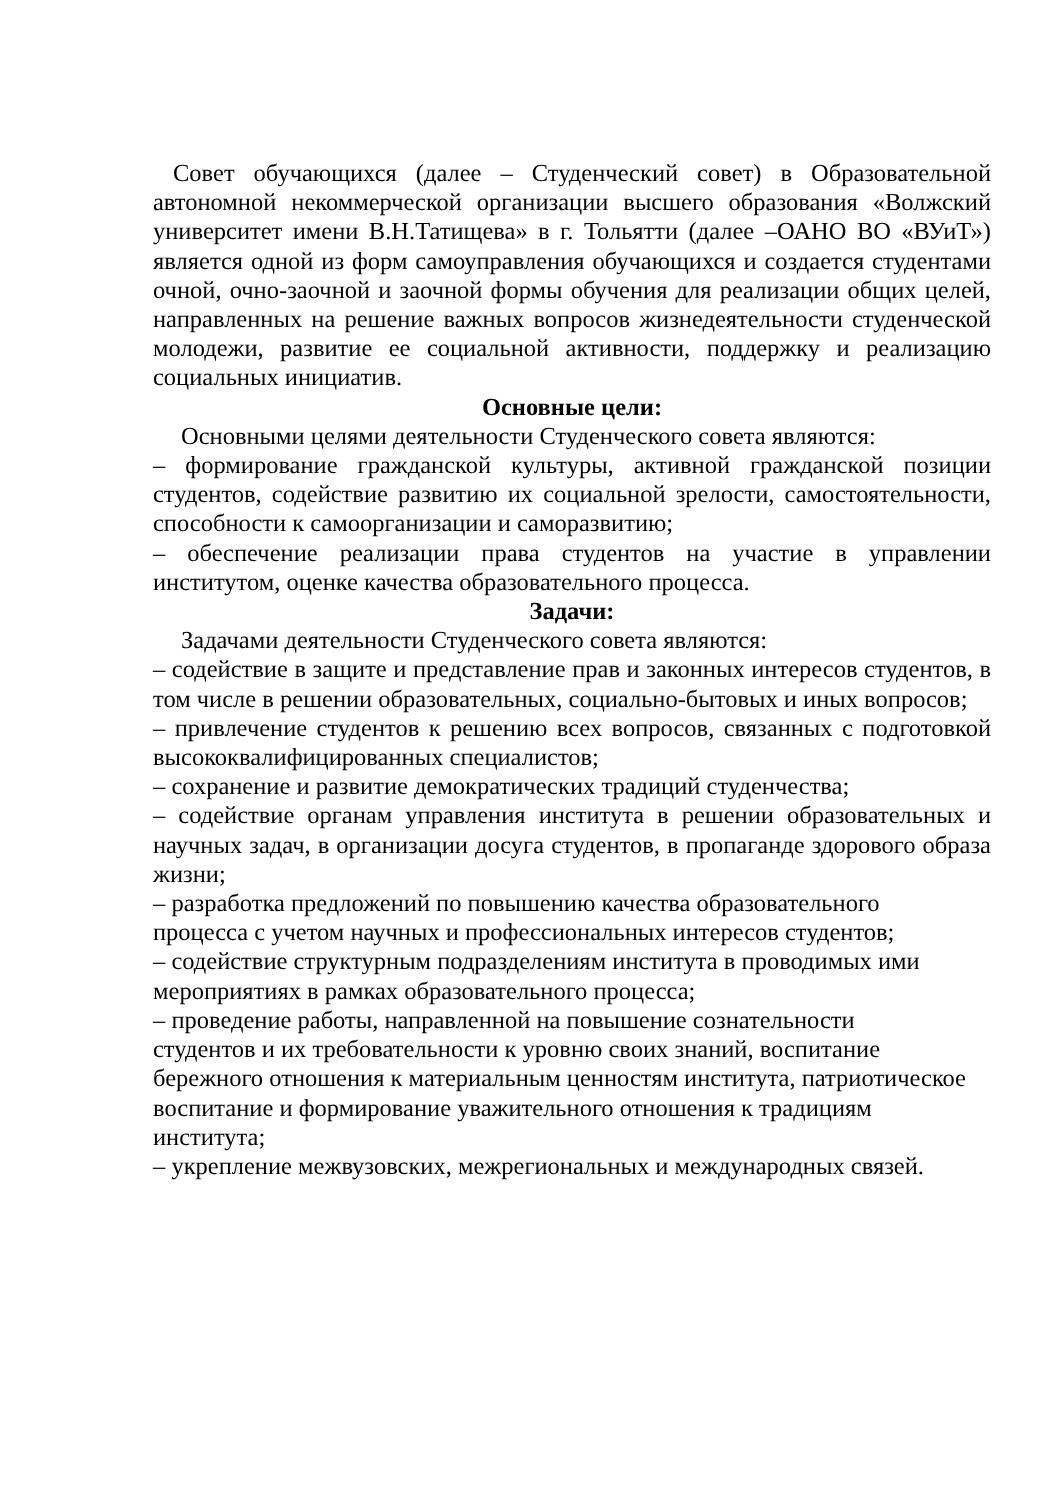Совет обучающихся (далее – Студенческий совет) в Образовательной автономной некоммерческой организации высшего образования «Волжский университет имени В.Н.Татищева» в г. Тольятти (далее –ОАНО ВО «ВУиТ») является одной из форм самоуправления обучающихся и создается студентами очной, очно-заочной и заочной формы обучения для реализации общих целей, направленных на решение важных вопросов жизнедеятельности студенческой молодежи, развитие ее социальной активности, поддержку и реализацию социальных инициатив.
Основные цели:
Основными целями деятельности Студенческого совета являются:
– формирование гражданской культуры, активной гражданской позиции студентов, содействие развитию их социальной зрелости, самостоятельности, способности к самоорганизации и саморазвитию;
– обеспечение реализации права студентов на участие в управлении институтом, оценке качества образовательного процесса.
Задачи:
Задачами деятельности Студенческого совета являются:
– содействие в защите и представление прав и законных интересов студентов, в том числе в решении образовательных, социально-бытовых и иных вопросов;
– привлечение студентов к решению всех вопросов, связанных с подготовкой высококвалифицированных специалистов;
– сохранение и развитие демократических традиций студенчества;
– содействие органам управления института в решении образовательных и научных задач, в организации досуга студентов, в пропаганде здорового образа жизни;
– разработка предложений по повышению качества образовательного
процесса с учетом научных и профессиональных интересов студентов;
– содействие структурным подразделениям института в проводимых ими
мероприятиях в рамках образовательного процесса;
– проведение работы, направленной на повышение сознательности
студентов и их требовательности к уровню своих знаний, воспитание
бережного отношения к материальным ценностям института, патриотическое
воспитание и формирование уважительного отношения к традициям
института;
– укрепление межвузовских, межрегиональных и международных связей.